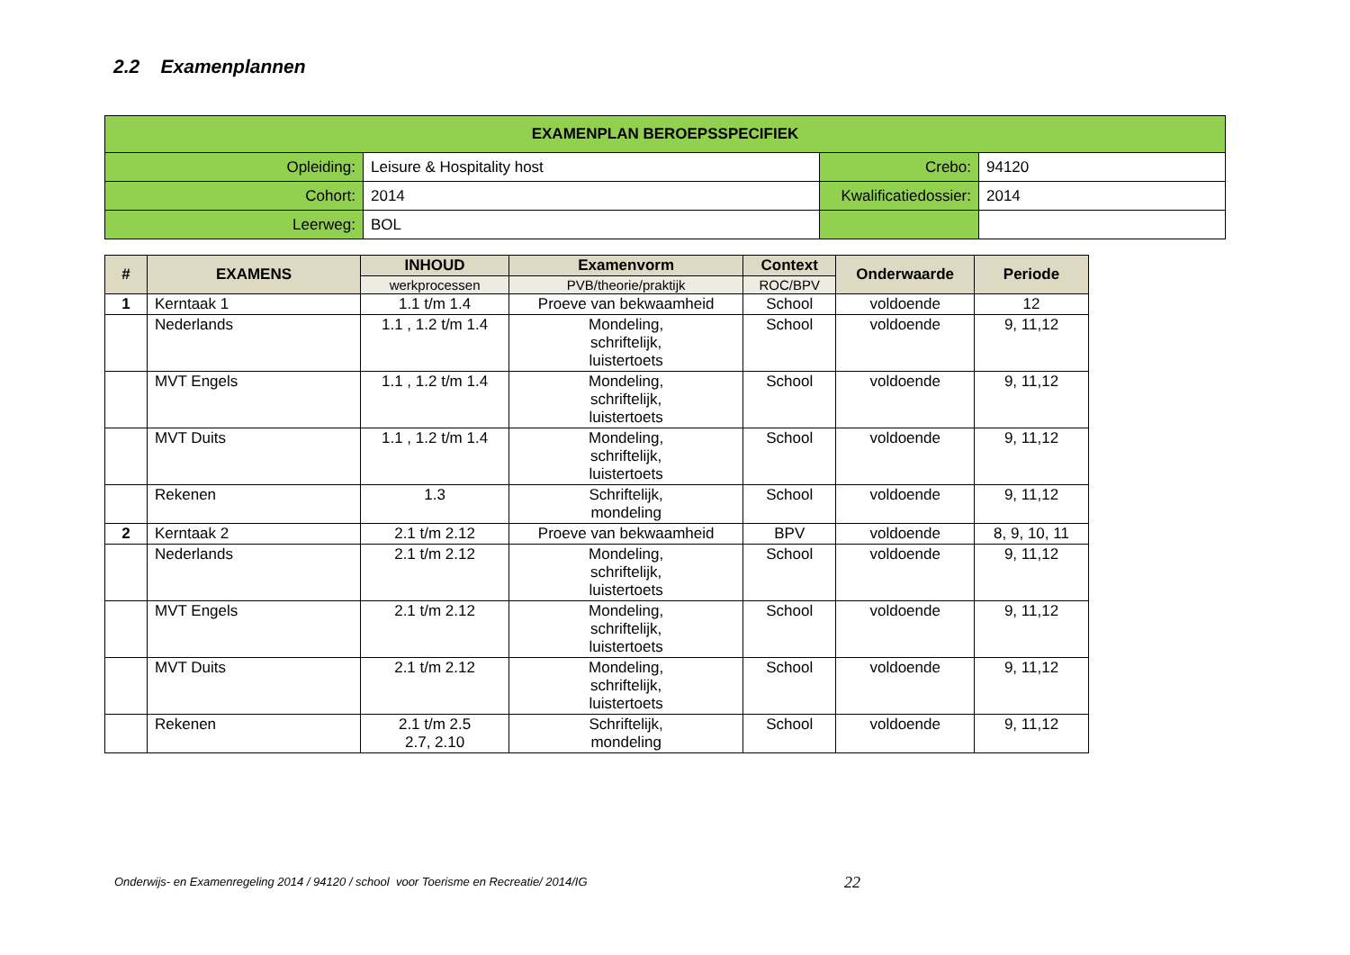2.2 Examenplannen
| EXAMENPLAN BEROEPSSPECIFIEK | | | |
| --- | --- | --- | --- |
| Opleiding: | Leisure & Hospitality host | Crebo: | 94120 |
| Cohort: | 2014 | Kwalificatiedossier: | 2014 |
| Leerweg: | BOL | | |
| # | EXAMENS | INHOUD | Examenvorm | Context | Onderwaarde | Periode |
| --- | --- | --- | --- | --- | --- | --- |
| | | werkprocessen | PVB/theorie/praktijk | ROC/BPV | | |
| 1 | Kerntaak 1 | 1.1 t/m 1.4 | Proeve van bekwaamheid | School | voldoende | 12 |
| | Nederlands | 1.1 , 1.2 t/m 1.4 | Mondeling, schriftelijk, luistertoets | School | voldoende | 9, 11,12 |
| | MVT Engels | 1.1 , 1.2 t/m 1.4 | Mondeling, schriftelijk, luistertoets | School | voldoende | 9, 11,12 |
| | MVT Duits | 1.1 , 1.2 t/m 1.4 | Mondeling, schriftelijk, luistertoets | School | voldoende | 9, 11,12 |
| | Rekenen | 1.3 | Schriftelijk, mondeling | School | voldoende | 9, 11,12 |
| 2 | Kerntaak 2 | 2.1 t/m 2.12 | Proeve van bekwaamheid | BPV | voldoende | 8, 9, 10, 11 |
| | Nederlands | 2.1 t/m 2.12 | Mondeling, schriftelijk, luistertoets | School | voldoende | 9, 11,12 |
| | MVT Engels | 2.1 t/m 2.12 | Mondeling, schriftelijk, luistertoets | School | voldoende | 9, 11,12 |
| | MVT Duits | 2.1 t/m 2.12 | Mondeling, schriftelijk, luistertoets | School | voldoende | 9, 11,12 |
| | Rekenen | 2.1 t/m 2.5 2.7, 2.10 | Schriftelijk, mondeling | School | voldoende | 9, 11,12 |
Onderwijs- en Examenregeling 2014 / 94120 / school voor Toerisme en Recreatie/ 2014/IG
22